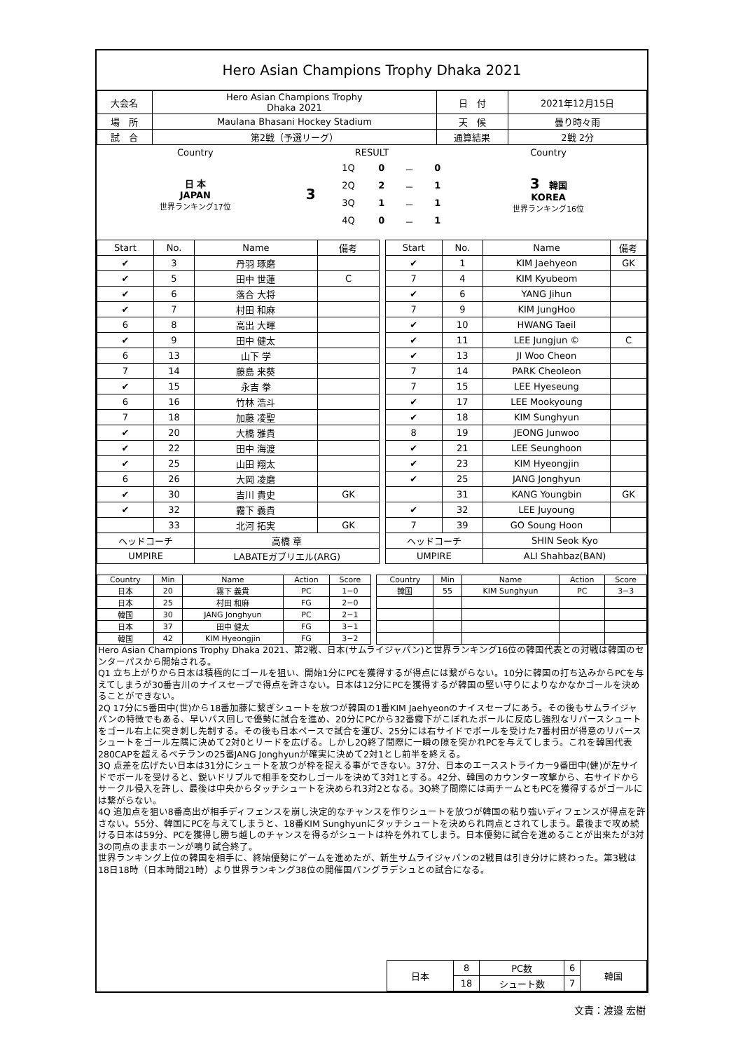Hero Asian Champions Trophy Dhaka 2021
| 大会名 | Hero Asian Champions Trophy Dhaka 2021 | 日 付 | 2021年12月15日 |
| 場 所 | Maulana Bhasani Hockey Stadium | 天 候 | 曇り時々雨 |
| 試 合 | 第2戦（予選リーグ） | 通算結果 | 2戦 2分 |
| Country | RESULT | | | | | Country |
| 日 本 JAPAN 世界ランキング17位 | 3 | 1Q | 0 | － | 0 | 3 韓国 KOREA 世界ランキング16位 |
| | | 2Q | 2 | － | 1 | |
| | | 3Q | 1 | － | 1 | |
| | | 4Q | 0 | － | 1 | |
| Start | No. | Name | 備考 | | Start | No. | Name | 備考 |
| --- | --- | --- | --- | --- | --- | --- | --- | --- |
| ✔ | 3 | 丹羽 琢磨 | | | ✔ | 1 | KIM Jaehyeon | GK |
| ✔ | 5 | 田中 世蓮 | C | | 7 | 4 | KIM Kyubeom | |
| ✔ | 6 | 落合 大将 | | | ✔ | 6 | YANG Jihun | |
| ✔ | 7 | 村田 和麻 | | | 7 | 9 | KIM JungHoo | |
| 6 | 8 | 高出 大暉 | | | ✔ | 10 | HWANG Taeil | |
| ✔ | 9 | 田中 健太 | | | ✔ | 11 | LEE Jungjun © | C |
| 6 | 13 | 山下 学 | | | ✔ | 13 | JI Woo Cheon | |
| 7 | 14 | 藤島 来葵 | | | 7 | 14 | PARK Cheoleon | |
| ✔ | 15 | 永吉 拳 | | | 7 | 15 | LEE Hyeseung | |
| 6 | 16 | 竹林 浩斗 | | | ✔ | 17 | LEE Mookyoung | |
| 7 | 18 | 加藤 凌聖 | | | ✔ | 18 | KIM Sunghyun | |
| ✔ | 20 | 大橋 雅貴 | | | 8 | 19 | JEONG Junwoo | |
| ✔ | 22 | 田中 海渡 | | | ✔ | 21 | LEE Seunghoon | |
| ✔ | 25 | 山田 翔太 | | | ✔ | 23 | KIM Hyeongjin | |
| 6 | 26 | 大岡 凌磨 | | | ✔ | 25 | JANG Jonghyun | |
| ✔ | 30 | 吉川 貴史 | GK | | | 31 | KANG Youngbin | GK |
| ✔ | 32 | 霧下 義貴 | | | ✔ | 32 | LEE Juyoung | |
| | 33 | 北河 拓実 | GK | | 7 | 39 | GO Soung Hoon | |
| ヘッドコーチ | | 高橋 章 | | | ヘッドコーチ | | SHIN Seok Kyo | |
| UMPIRE | | LABATEガブリエル(ARG) | | | UMPIRE | | ALI Shahbaz(BAN) | |
| Country | Min | Name | Action | Score | | Country | Min | Name | Action | Score |
| --- | --- | --- | --- | --- | --- | --- | --- | --- | --- | --- |
| 日本 | 20 | 霧下 義貴 | PC | 1−0 | | 韓国 | 55 | KIM Sunghyun | PC | 3−3 |
| 日本 | 25 | 村田 和麻 | FG | 2−0 | | | | | | |
| 韓国 | 30 | JANG Jonghyun | PC | 2−1 | | | | | | |
| 日本 | 37 | 田中 健太 | FG | 3−1 | | | | | | |
| 韓国 | 42 | KIM Hyeongjin | FG | 3−2 | | | | | | |
Hero Asian Champions Trophy Dhaka 2021、第2戦、日本(サムライジャパン)と世界ランキング16位の韓国代表との対戦は韓国のセンターパスから開始される。
Q1 立ち上がりから日本は積極的にゴールを狙い、開始1分にPCを獲得するが得点には繋がらない。10分に韓国の打ち込みからPCを与えてしまうが30番吉川のナイスセーブで得点を許さない。日本は12分にPCを獲得するが韓国の堅い守りによりなかなかゴールを決めることができない。
2Q 17分に5番田中(世)から18番加藤に繋ぎシュートを放つが韓国の1番KIM Jaehyeonのナイスセーブにあう。その後もサムライジャパンの特徴でもある、早いパス回しで優勢に試合を進め、20分にPCから32番霧下がこぼれたボールに反応し強烈なリバースシュートをゴール右上に突き刺し先制する。その後も日本ペースで試合を運び、25分には右サイドでボールを受けた7番村田が得意のリバースシュートをゴール左隅に決めて2対0とリードを広げる。しかし2Q終了間際に一瞬の隙を突かれPCを与えてしまう。これを韓国代表280CAPを超えるベテランの25番JANG Jonghyunが確実に決めて2対1とし前半を終える。
3Q 点差を広げたい日本は31分にシュートを放つが枠を捉える事ができない。37分、日本のエースストライカー9番田中(健)が左サイドでボールを受けると、鋭いドリブルで相手を交わしゴールを決めて3対1とする。42分、韓国のカウンター攻撃から、右サイドからサークル侵入を許し、最後は中央からタッチシュートを決められ3対2となる。3Q終了間際には両チームともPCを獲得するがゴールには繋がらない。
4Q 追加点を狙い8番高出が相手ディフェンスを崩し決定的なチャンスを作りシュートを放つが韓国の粘り強いディフェンスが得点を許さない。55分、韓国にPCを与えてしまうと、18番KIM Sunghyunにタッチシュートを決められ同点とされてしまう。最後まで攻め続ける日本は59分、PCを獲得し勝ち越しのチャンスを得るがシュートは枠を外れてしまう。日本優勢に試合を進めることが出来たが3対3の同点のままホーンが鳴り試合終了。
世界ランキング上位の韓国を相手に、終始優勢にゲームを進めたが、新生サムライジャパンの2戦目は引き分けに終わった。第3戦は18日18時（日本時間21時）より世界ランキング38位の開催国バングラデシュとの試合になる。
| 日本 | 8 | PC数 | 6 | 韓国 |
| | 18 | シュート数 | 7 | |
文責：渡邉 宏樹